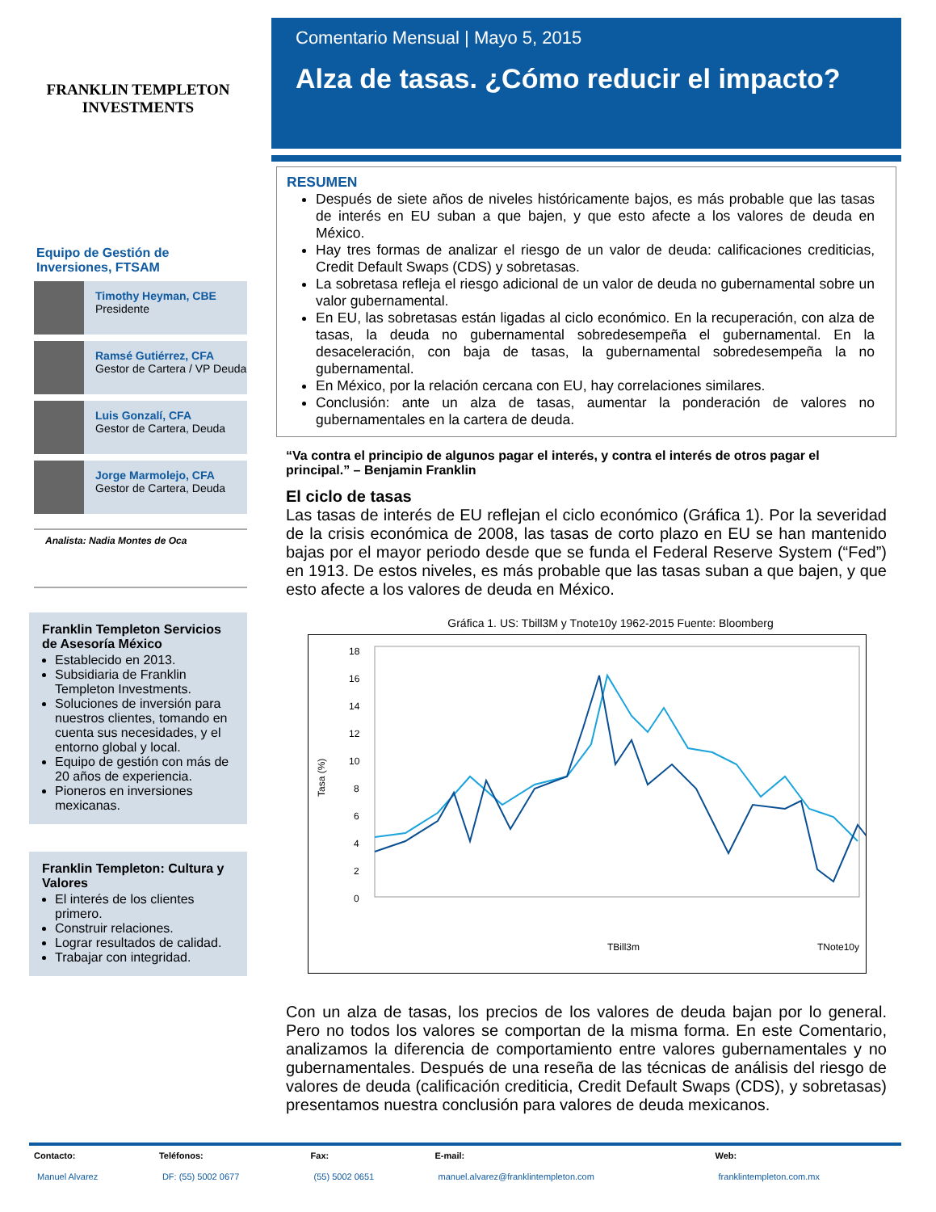FRANKLIN TEMPLETON
INVESTMENTS
Equipo de Gestión de Inversiones, FTSAM
Timothy Heyman, CBE
Presidente
Ramsé Gutiérrez, CFA
Gestor de Cartera / VP Deuda
Luis Gonzalí, CFA
Gestor de Cartera, Deuda
Jorge Marmolejo, CFA
Gestor de Cartera, Deuda
Analista: Nadia Montes de Oca
Franklin Templeton Servicios de Asesoría México
Establecido en 2013.
Subsidiaria de Franklin Templeton Investments.
Soluciones de inversión para nuestros clientes, tomando en cuenta sus necesidades, y el entorno global y local.
Equipo de gestión con más de 20 años de experiencia.
Pioneros en inversiones mexicanas.
Franklin Templeton: Cultura y Valores
El interés de los clientes primero.
Construir relaciones.
Lograr resultados de calidad.
Trabajar con integridad.
Comentario Mensual | Mayo 5, 2015
Alza de tasas. ¿Cómo reducir el impacto?
RESUMEN
Después de siete años de niveles históricamente bajos, es más probable que las tasas de interés en EU suban a que bajen, y que esto afecte a los valores de deuda en México.
Hay tres formas de analizar el riesgo de un valor de deuda: calificaciones crediticias, Credit Default Swaps (CDS) y sobretasas.
La sobretasa refleja el riesgo adicional de un valor de deuda no gubernamental sobre un valor gubernamental.
En EU, las sobretasas están ligadas al ciclo económico. En la recuperación, con alza de tasas, la deuda no gubernamental sobredesempeña el gubernamental. En la desaceleración, con baja de tasas, la gubernamental sobredesempeña la no gubernamental.
En México, por la relación cercana con EU, hay correlaciones similares.
Conclusión: ante un alza de tasas, aumentar la ponderación de valores no gubernamentales en la cartera de deuda.
“Va contra el principio de algunos pagar el interés, y contra el interés de otros pagar el principal.” – Benjamin Franklin
El ciclo de tasas
Las tasas de interés de EU reflejan el ciclo económico (Gráfica 1). Por la severidad de la crisis económica de 2008, las tasas de corto plazo en EU se han mantenido bajas por el mayor periodo desde que se funda el Federal Reserve System (“Fed”) en 1913. De estos niveles, es más probable que las tasas suban a que bajen, y que esto afecte a los valores de deuda en México.
Gráfica 1. US: Tbill3M y Tnote10y 1962-2015 Fuente: Bloomberg
18
16
14
12
10
8
6
4
2
0
Tasa (%)
TBill3m
TNote10y
Con un alza de tasas, los precios de los valores de deuda bajan por lo general. Pero no todos los valores se comportan de la misma forma. En este Comentario, analizamos la diferencia de comportamiento entre valores gubernamentales y no gubernamentales. Después de una reseña de las técnicas de análisis del riesgo de valores de deuda (calificación crediticia, Credit Default Swaps (CDS), y sobretasas) presentamos nuestra conclusión para valores de deuda mexicanos.
| Contacto: | Teléfonos: | Fax: | E-mail: | Web: |
| --- | --- | --- | --- | --- |
| Manuel Alvarez | DF: (55) 5002 0677 | (55) 5002 0651 | manuel.alvarez@franklintempleton.com | franklintempleton.com.mx |